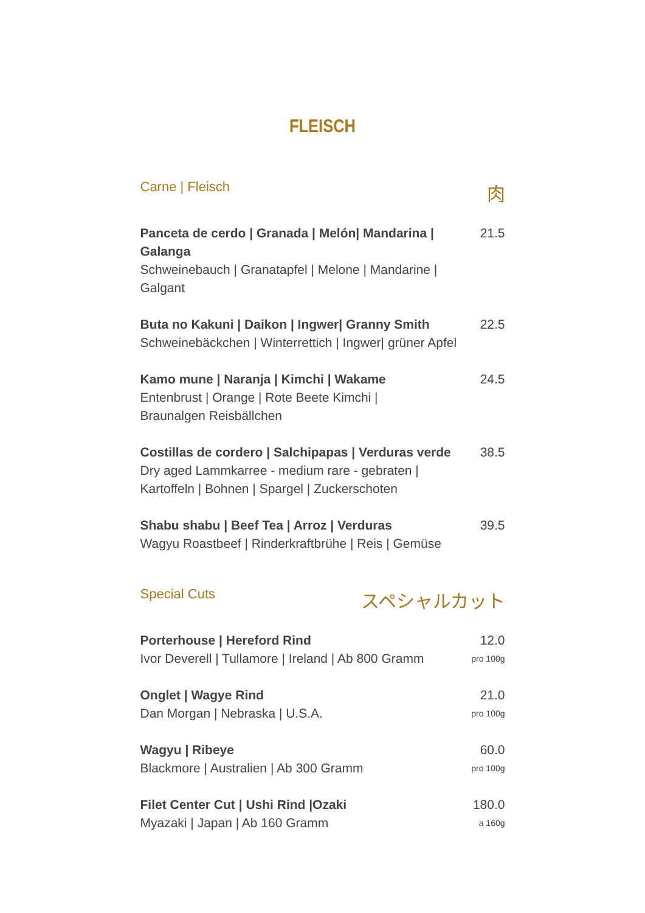FLEISCH
Carne | Fleisch 肉
Panceta de cerdo | Granada | Melón| Mandarina | Galanga
Schweinebauch | Granatapfel | Melone | Mandarine | Galgant
21.5
Buta no Kakuni | Daikon | Ingwer| Granny Smith
Schweinebäckchen | Winterrettich | Ingwer| grüner Apfel
22.5
Kamo mune | Naranja | Kimchi | Wakame
Entenbrust | Orange | Rote Beete Kimchi |
Braunalgen Reisbällchen
24.5
Costillas de cordero | Salchipapas | Verduras verde
Dry aged Lammkarree - medium rare - gebraten |
Kartoffeln | Bohnen | Spargel | Zuckerschoten
38.5
Shabu shabu | Beef Tea | Arroz | Verduras
Wagyu Roastbeef | Rinderkraftbrühe | Reis | Gemüse
39.5
Special Cuts スペシャルカット
Porterhouse | Hereford Rind
Ivor Deverell | Tullamore | Ireland | Ab 800 Gramm
12.0
pro 100g
Onglet | Wagye Rind
Dan Morgan | Nebraska | U.S.A.
21.0
pro 100g
Wagyu | Ribeye
Blackmore | Australien | Ab 300 Gramm
60.0
pro 100g
Filet Center Cut | Ushi Rind |Ozaki
Myazaki | Japan | Ab 160 Gramm
180.0
a 160g